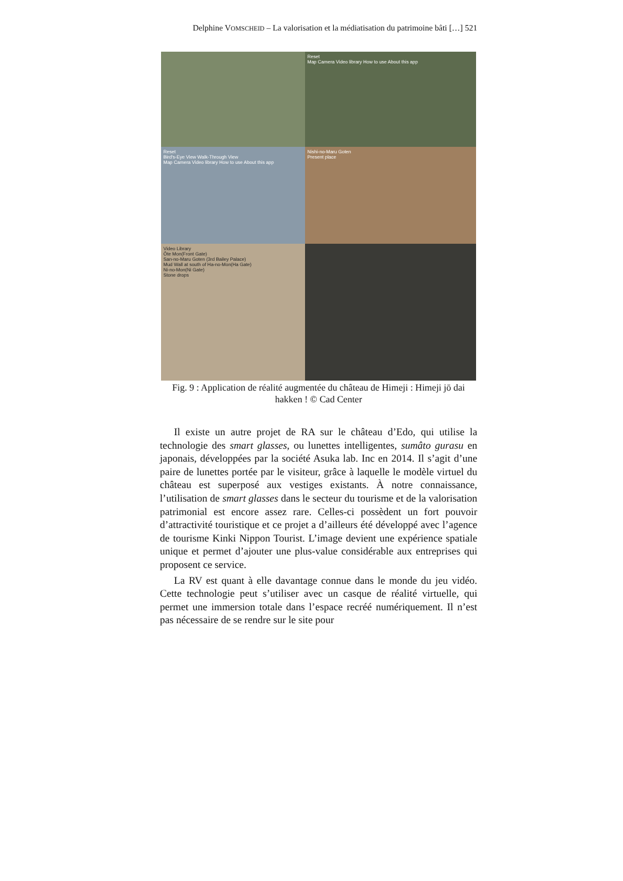Delphine VOMSCHEID – La valorisation et la médiatisation du patrimoine bâti […] 521
Reset
Map Camera Video library How to use About this app
Reset
Bird's-Eye View Walk-Through View
Map Camera Video library How to use About this app
Nishi-no-Maru Goten
Present place
Video Library
Ôte Mon(Front Gate)
San-no-Maru Goten (3rd Bailey Palace)
Mud Wall at south of Ha-no-Mon(Ha Gate)
Ni-no-Mon(Ni Gate)
Stone drops
Fig. 9 : Application de réalité augmentée du château de Himeji : Himeji jō dai hakken ! © Cad Center
Il existe un autre projet de RA sur le château d’Edo, qui utilise la technologie des smart glasses, ou lunettes intelligentes, sumâto gurasu en japonais, développées par la société Asuka lab. Inc en 2014. Il s’agit d’une paire de lunettes portée par le visiteur, grâce à laquelle le modèle virtuel du château est superposé aux vestiges existants. À notre connaissance, l’utilisation de smart glasses dans le secteur du tourisme et de la valorisation patrimonial est encore assez rare. Celles-ci possèdent un fort pouvoir d’attractivité touristique et ce projet a d’ailleurs été développé avec l’agence de tourisme Kinki Nippon Tourist. L’image devient une expérience spatiale unique et permet d’ajouter une plus-value considérable aux entreprises qui proposent ce service.
La RV est quant à elle davantage connue dans le monde du jeu vidéo. Cette technologie peut s’utiliser avec un casque de réalité virtuelle, qui permet une immersion totale dans l’espace recréé numériquement. Il n’est pas nécessaire de se rendre sur le site pour